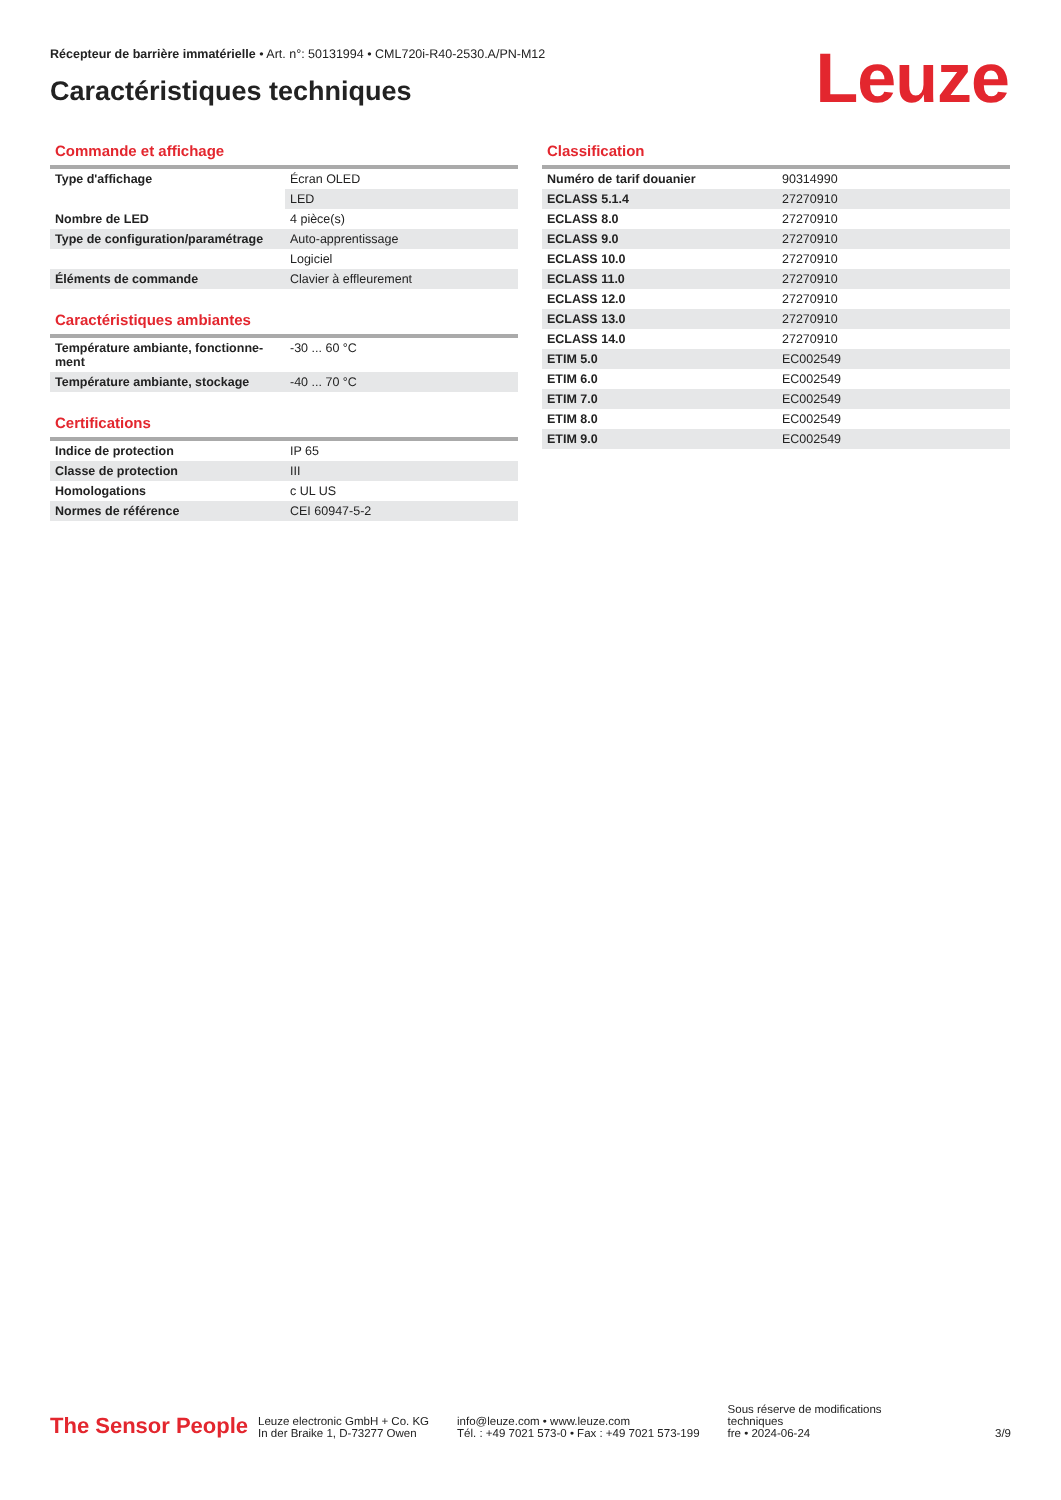Récepteur de barrière immatérielle • Art. n°: 50131994 • CML720i-R40-2530.A/PN-M12
Caractéristiques techniques Leuze
Commande et affichage
| Type d'affichage | Écran OLED |
| | LED |
| Nombre de LED | 4 pièce(s) |
| Type de configuration/paramétrage | Auto-apprentissage |
| | Logiciel |
| Éléments de commande | Clavier à effleurement |
Caractéristiques ambiantes
| Température ambiante, fonctionne-ment | -30 ... 60 °C |
| Température ambiante, stockage | -40 ... 70 °C |
Certifications
| Indice de protection | IP 65 |
| Classe de protection | III |
| Homologations | c UL US |
| Normes de référence | CEI 60947-5-2 |
Classification
| Numéro de tarif douanier | 90314990 |
| ECLASS 5.1.4 | 27270910 |
| ECLASS 8.0 | 27270910 |
| ECLASS 9.0 | 27270910 |
| ECLASS 10.0 | 27270910 |
| ECLASS 11.0 | 27270910 |
| ECLASS 12.0 | 27270910 |
| ECLASS 13.0 | 27270910 |
| ECLASS 14.0 | 27270910 |
| ETIM 5.0 | EC002549 |
| ETIM 6.0 | EC002549 |
| ETIM 7.0 | EC002549 |
| ETIM 8.0 | EC002549 |
| ETIM 9.0 | EC002549 |
The Sensor People
Leuze electronic GmbH + Co. KG
In der Braike 1, D-73277 Owen
info@leuze.com • www.leuze.com
Tél. : +49 7021 573-0 • Fax : +49 7021 573-199
Sous réserve de modifications
techniques
fre • 2024-06-24
3/9